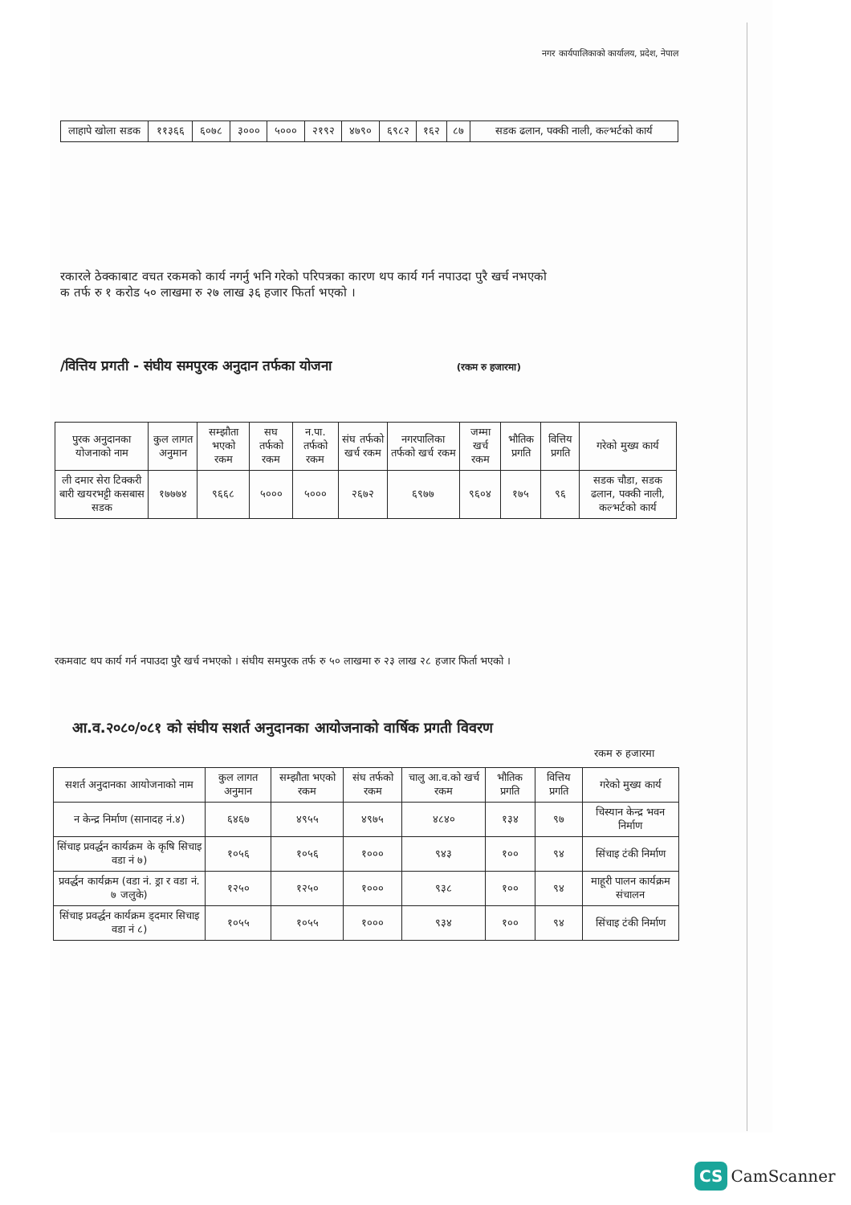नगर कार्यपालिकाको कार्यालय, प्रदेश, नेपाल
| लाहापे खोला सडक | ११३६६ | ६०७८ | ३००० | ५००० | २१९२ | ४७९० | ६९८२ | १६२ | ८७ | सडक ढलान, पक्की नाली, कल्भर्टको कार्य |
रकारले ठेक्काबाट वचत रकमको कार्य नगर्नु भनि गरेको परिपत्रका कारण थप कार्य गर्न नपाउदा पुरै खर्च नभएको
क तर्फ रु १ करोड ५० लाखमा रु २७ लाख ३६ हजार फिर्ता भएको ।
/वित्तिय प्रगती - संघीय समपुरक अनुदान तर्फका योजना (रकम रु हजारमा)
| पुरक अनुदानका योजनाको नाम | कुल लागत अनुमान | सम्झौता भएको रकम | सघ तर्फको रकम | न.पा. तर्फको रकम | संघ तर्फको खर्च रकम | नगरपालिका तर्फको खर्च रकम | जम्मा खर्च रकम | भौतिक प्रगति | वित्तिय प्रगति | गरेको मुख्य कार्य |
| --- | --- | --- | --- | --- | --- | --- | --- | --- | --- | --- |
| ली दमार सेरा टिक्करी बारी खयरभट्टी कसबास सडक | १७७७४ | ९६६८ | ५००० | ५००० | २६७२ | ६९७७ | ९६०४ | १७५ | ९६ | सडक चौडा, सडक ढलान, पक्की नाली, कल्भर्टको कार्य |
रकमवाट थप कार्य गर्न नपाउदा पुरै खर्च नभएको । संघीय समपुरक तर्फ रु ५० लाखमा रु २३ लाख २८ हजार फिर्ता भएको ।
आ.व.२०८०/०८१ को संघीय सशर्त अनुदानका आयोजनाको वार्षिक प्रगती विवरण
रकम रु हजारमा
| सशर्त अनुदानका आयोजनाको नाम | कुल लागत अनुमान | सम्झौता भएको रकम | संघ तर्फको रकम | चालु आ.व.को खर्च रकम | भौतिक प्रगति | वित्तिय प्रगति | गरेको मुख्य कार्य |
| --- | --- | --- | --- | --- | --- | --- | --- |
| न केन्द्र निर्माण (सानादह नं.४) | ६४६७ | ४९५५ | ४९७५ | ४८४० | १३४ | ९७ | चिस्यान केन्द्र भवन निर्माण |
| सिंचाइ प्रवर्द्धन कार्यक्रम के कृषि सिचाइ वडा नं ७) | १०५६ | १०५६ | १००० | ९४३ | १०० | ९४ | सिंचाइ टंकी निर्माण |
| प्रवर्द्धन कार्यक्रम (वडा नं. ड्रा र वडा नं. ७ जलुके) | १२५० | १२५० | १००० | ९३८ | १०० | ९४ | माहूरी पालन कार्यक्रम संचालन |
| सिंचाइ प्रवर्द्धन कार्यक्रम ड्दमार सिचाइ वडा नं ८) | १०५५ | १०५५ | १००० | ९३४ | १०० | ९४ | सिंचाइ टंकी निर्माण |
CS CamScanner